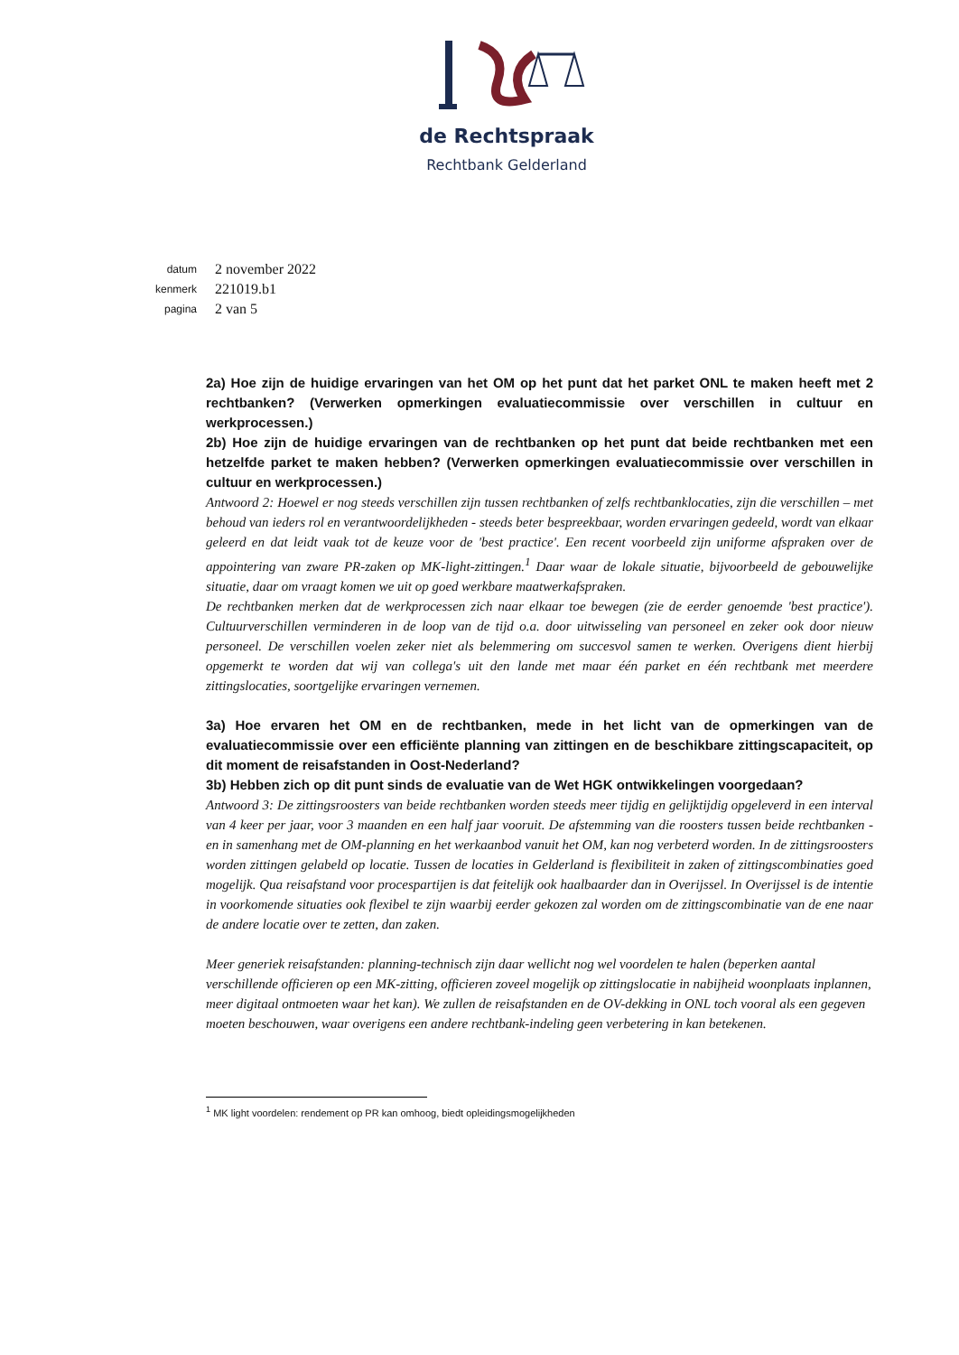de Rechtspraak
Rechtbank Gelderland
datum 2 november 2022
kenmerk 221019.b1
pagina 2 van 5
2a) Hoe zijn de huidige ervaringen van het OM op het punt dat het parket ONL te maken heeft met 2 rechtbanken? (Verwerken opmerkingen evaluatiecommissie over verschillen in cultuur en werkprocessen.)
2b) Hoe zijn de huidige ervaringen van de rechtbanken op het punt dat beide rechtbanken met een hetzelfde parket te maken hebben? (Verwerken opmerkingen evaluatiecommissie over verschillen in cultuur en werkprocessen.)
Antwoord 2: Hoewel er nog steeds verschillen zijn tussen rechtbanken of zelfs rechtbanklocaties, zijn die verschillen – met behoud van ieders rol en verantwoordelijkheden - steeds beter bespreekbaar, worden ervaringen gedeeld, wordt van elkaar geleerd en dat leidt vaak tot de keuze voor de 'best practice'. Een recent voorbeeld zijn uniforme afspraken over de appointering van zware PR-zaken op MK-light-zittingen.<sup>1</sup> Daar waar de lokale situatie, bijvoorbeeld de gebouwelijke situatie, daar om vraagt komen we uit op goed werkbare maatwerkafspraken.
De rechtbanken merken dat de werkprocessen zich naar elkaar toe bewegen (zie de eerder genoemde 'best practice'). Cultuurverschillen verminderen in de loop van de tijd o.a. door uitwisseling van personeel en zeker ook door nieuw personeel. De verschillen voelen zeker niet als belemmering om succesvol samen te werken. Overigens dient hierbij opgemerkt te worden dat wij van collega's uit den lande met maar één parket en één rechtbank met meerdere zittingslocaties, soortgelijke ervaringen vernemen.
3a) Hoe ervaren het OM en de rechtbanken, mede in het licht van de opmerkingen van de evaluatiecommissie over een efficiënte planning van zittingen en de beschikbare zittingscapaciteit, op dit moment de reisafstanden in Oost-Nederland?
3b) Hebben zich op dit punt sinds de evaluatie van de Wet HGK ontwikkelingen voorgedaan?
Antwoord 3: De zittingsroosters van beide rechtbanken worden steeds meer tijdig en gelijktijdig opgeleverd in een interval van 4 keer per jaar, voor 3 maanden en een half jaar vooruit. De afstemming van die roosters tussen beide rechtbanken - en in samenhang met de OM-planning en het werkaanbod vanuit het OM, kan nog verbeterd worden. In de zittingsroosters worden zittingen gelabeld op locatie. Tussen de locaties in Gelderland is flexibiliteit in zaken of zittingscombinaties goed mogelijk. Qua reisafstand voor procespartijen is dat feitelijk ook haalbaarder dan in Overijssel. In Overijssel is de intentie in voorkomende situaties ook flexibel te zijn waarbij eerder gekozen zal worden om de zittingscombinatie van de ene naar de andere locatie over te zetten, dan zaken.
Meer generiek reisafstanden: planning-technisch zijn daar wellicht nog wel voordelen te halen (beperken aantal verschillende officieren op een MK-zitting, officieren zoveel mogelijk op zittingslocatie in nabijheid woonplaats inplannen, meer digitaal ontmoeten waar het kan). We zullen de reisafstanden en de OV-dekking in ONL toch vooral als een gegeven moeten beschouwen, waar overigens een andere rechtbank-indeling geen verbetering in kan betekenen.
<sup>1</sup> MK light voordelen: rendement op PR kan omhoog, biedt opleidingsmogelijkheden